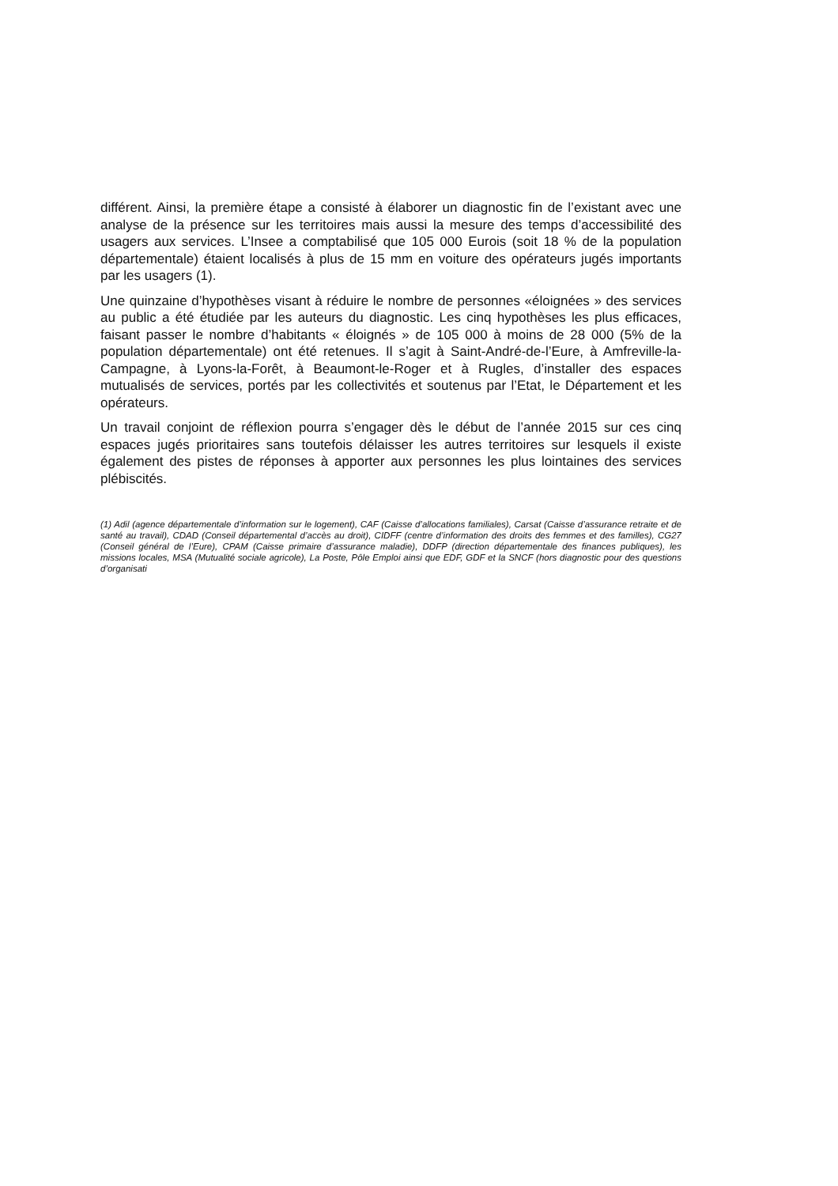différent. Ainsi, la première étape a consisté à élaborer un diagnostic fin de l’existant avec une analyse de la présence sur les territoires mais aussi la mesure des temps d’accessibilité des usagers aux services. L’Insee a comptabilisé que 105 000 Eurois (soit 18 % de la population départementale) étaient localisés à plus de 15 mm en voiture des opérateurs jugés importants par les usagers (1).
Une quinzaine d’hypothèses visant à réduire le nombre de personnes «éloignées » des services au public a été étudiée par les auteurs du diagnostic. Les cinq hypothèses les plus efficaces, faisant passer le nombre d’habitants « éloignés » de 105 000 à moins de 28 000 (5% de la population départementale) ont été retenues. Il s’agit à Saint-André-de-l’Eure, à Amfreville-la-Campagne, à Lyons-la-Forêt, à Beaumont-le-Roger et à Rugles, d’installer des espaces mutualisés de services, portés par les collectivités et soutenus par l’Etat, le Département et les opérateurs.
Un travail conjoint de réflexion pourra s’engager dès le début de l’année 2015 sur ces cinq espaces jugés prioritaires sans toutefois délaisser les autres territoires sur lesquels il existe également des pistes de réponses à apporter aux personnes les plus lointaines des services plébiscités.
(1) Adil (agence départementale d’information sur le logement), CAF (Caisse d’allocations familiales), Carsat (Caisse d’assurance retraite et de santé au travail), CDAD (Conseil départemental d’accès au droit), CIDFF (centre d’information des droits des femmes et des familles), CG27 (Conseil général de l’Eure), CPAM (Caisse primaire d’assurance maladie), DDFP (direction départementale des finances publiques), les missions locales, MSA (Mutualité sociale agricole), La Poste, Pôle Emploi ainsi que EDF, GDF et la SNCF (hors diagnostic pour des questions d’organisati